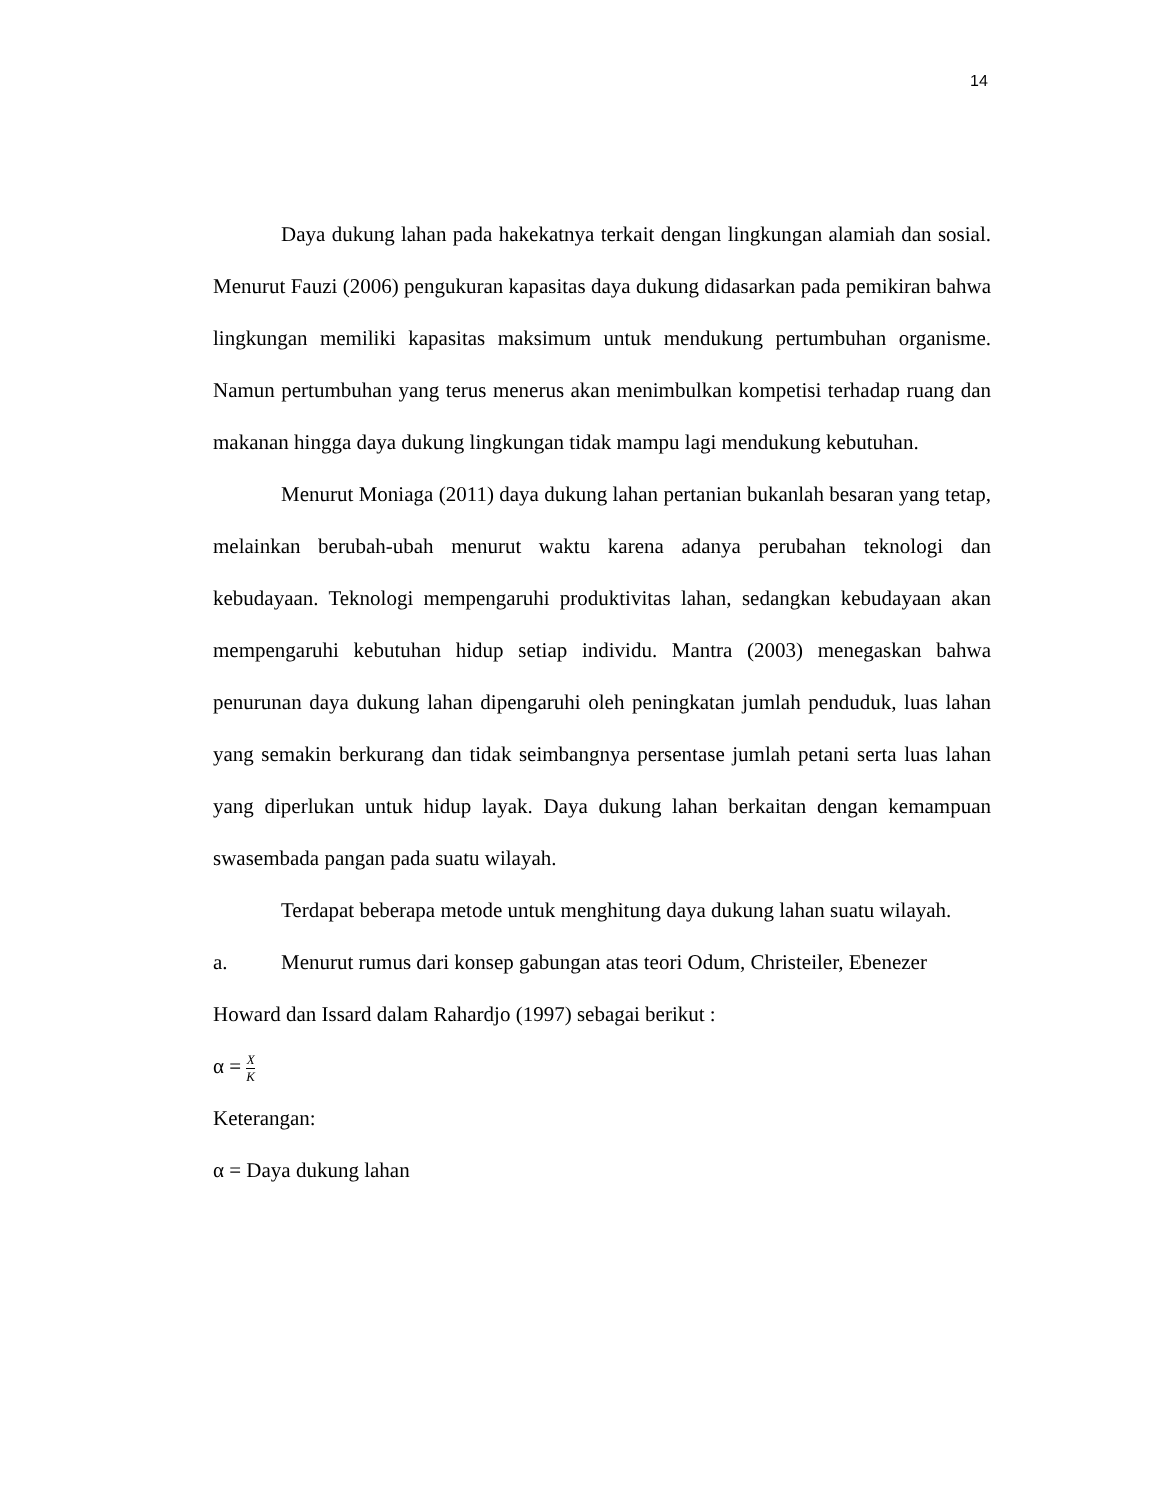14
Daya dukung lahan pada hakekatnya terkait dengan lingkungan alamiah dan sosial. Menurut Fauzi (2006) pengukuran kapasitas daya dukung didasarkan pada pemikiran bahwa lingkungan memiliki kapasitas maksimum untuk mendukung pertumbuhan organisme. Namun pertumbuhan yang terus menerus akan menimbulkan kompetisi terhadap ruang dan makanan hingga daya dukung lingkungan tidak mampu lagi mendukung kebutuhan.
Menurut Moniaga (2011) daya dukung lahan pertanian bukanlah besaran yang tetap, melainkan berubah-ubah menurut waktu karena adanya perubahan teknologi dan kebudayaan. Teknologi mempengaruhi produktivitas lahan, sedangkan kebudayaan akan mempengaruhi kebutuhan hidup setiap individu. Mantra (2003) menegaskan bahwa penurunan daya dukung lahan dipengaruhi oleh peningkatan jumlah penduduk, luas lahan yang semakin berkurang dan tidak seimbangnya persentase jumlah petani serta luas lahan yang diperlukan untuk hidup layak. Daya dukung lahan berkaitan dengan kemampuan swasembada pangan pada suatu wilayah.
Terdapat beberapa metode untuk menghitung daya dukung lahan suatu wilayah.
a. Menurut rumus dari konsep gabungan atas teori Odum, Christeiler, Ebenezer Howard dan Issard dalam Rahardjo (1997) sebagai berikut :
α = X K
Keterangan:
α = Daya dukung lahan